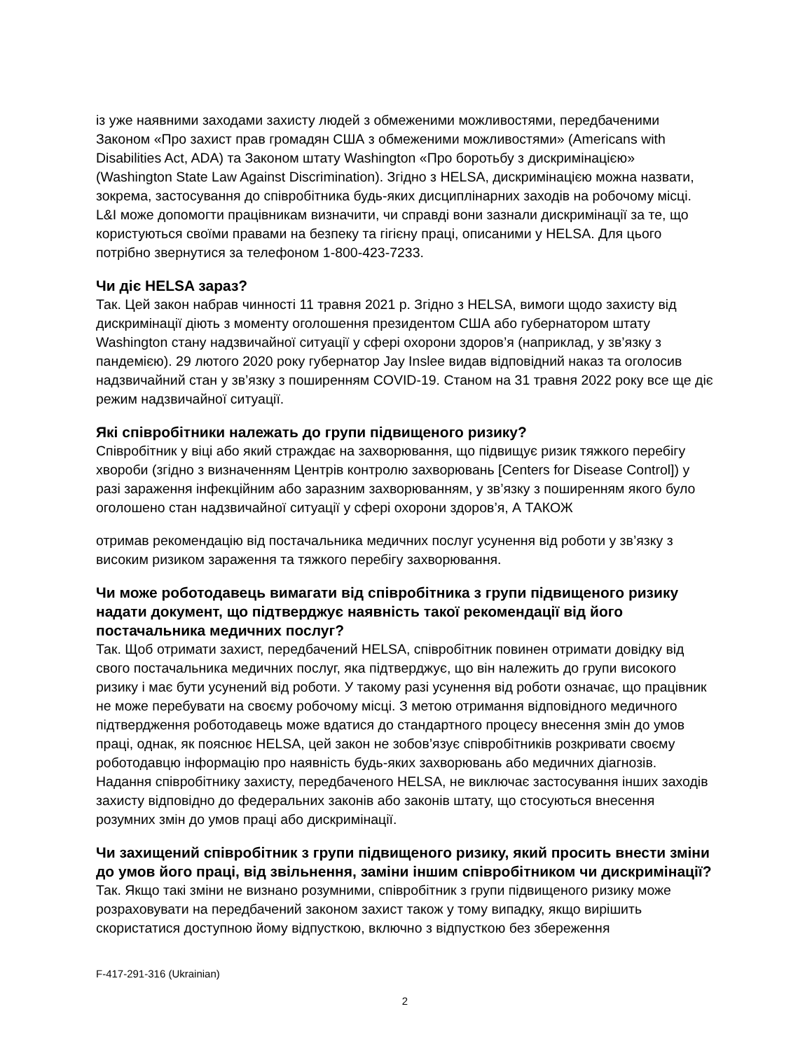із уже наявними заходами захисту людей з обмеженими можливостями, передбаченими Законом «Про захист прав громадян США з обмеженими можливостями» (Americans with Disabilities Act, ADA) та Законом штату Washington «Про боротьбу з дискримінацією» (Washington State Law Against Discrimination). Згідно з HELSA, дискримінацією можна назвати, зокрема, застосування до співробітника будь-яких дисциплінарних заходів на робочому місці. L&I може допомогти працівникам визначити, чи справді вони зазнали дискримінації за те, що користуються своїми правами на безпеку та гігієну праці, описаними у HELSA. Для цього потрібно звернутися за телефоном 1-800-423-7233.
Чи діє HELSA зараз?
Так. Цей закон набрав чинності 11 травня 2021 р. Згідно з HELSA, вимоги щодо захисту від дискримінації діють з моменту оголошення президентом США або губернатором штату Washington стану надзвичайної ситуації у сфері охорони здоров’я (наприклад, у зв’язку з пандемією). 29 лютого 2020 року губернатор Jay Inslee видав відповідний наказ та оголосив надзвичайний стан у зв’язку з поширенням COVID-19. Станом на 31 травня 2022 року все ще діє режим надзвичайної ситуації.
Які співробітники належать до групи підвищеного ризику?
Співробітник у віці або який страждає на захворювання, що підвищує ризик тяжкого перебігу хвороби (згідно з визначенням Центрів контролю захворювань [Centers for Disease Control]) у разі зараження інфекційним або заразним захворюванням, у зв’язку з поширенням якого було оголошено стан надзвичайної ситуації у сфері охорони здоров’я, А ТАКОЖ
отримав рекомендацію від постачальника медичних послуг усунення від роботи у зв’язку з високим ризиком зараження та тяжкого перебігу захворювання.
Чи може роботодавець вимагати від співробітника з групи підвищеного ризику надати документ, що підтверджує наявність такої рекомендації від його постачальника медичних послуг?
Так. Щоб отримати захист, передбачений HELSA, співробітник повинен отримати довідку від свого постачальника медичних послуг, яка підтверджує, що він належить до групи високого ризику і має бути усунений від роботи. У такому разі усунення від роботи означає, що працівник не може перебувати на своєму робочому місці. З метою отримання відповідного медичного підтвердження роботодавець може вдатися до стандартного процесу внесення змін до умов праці, однак, як пояснює HELSA, цей закон не зобов’язує співробітників розкривати своєму роботодавцю інформацію про наявність будь-яких захворювань або медичних діагнозів. Надання співробітнику захисту, передбаченого HELSA, не виключає застосування інших заходів захисту відповідно до федеральних законів або законів штату, що стосуються внесення розумних змін до умов праці або дискримінації.
Чи захищений співробітник з групи підвищеного ризику, який просить внести зміни до умов його праці, від звільнення, заміни іншим співробітником чи дискримінації?
Так. Якщо такі зміни не визнано розумними, співробітник з групи підвищеного ризику може розраховувати на передбачений законом захист також у тому випадку, якщо вирішить скористатися доступною йому відпусткою, включно з відпусткою без збереження
F-417-291-316 (Ukrainian)
2